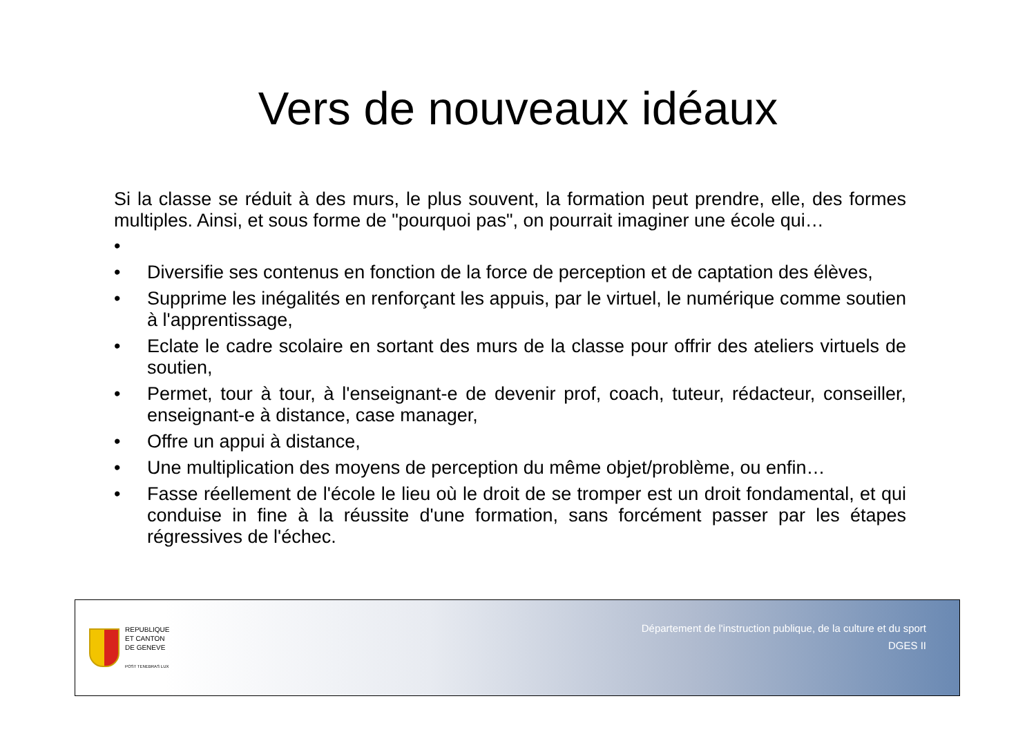Vers de nouveaux idéaux
Si la classe se réduit à des murs, le plus souvent, la formation peut prendre, elle, des formes multiples. Ainsi, et sous forme de "pourquoi pas", on pourrait imaginer une école qui…
•
• Diversifie ses contenus en fonction de la force de perception et de captation des élèves,
• Supprime les inégalités en renforçant les appuis, par le virtuel, le numérique comme soutien à l'apprentissage,
• Eclate le cadre scolaire en sortant des murs de la classe pour offrir des ateliers virtuels de soutien,
• Permet, tour à tour, à l'enseignant-e de devenir prof, coach, tuteur, rédacteur, conseiller, enseignant-e à distance, case manager,
• Offre un appui à distance,
• Une multiplication des moyens de perception du même objet/problème, ou enfin…
• Fasse réellement de l'école le lieu où le droit de se tromper est un droit fondamental, et qui conduise in fine à la réussite d'une formation, sans forcément passer par les étapes régressives de l'échec.
REPUBLIQUE
ET CANTON
DE GENEVE
POST TENEBRAS LUX
Département de l'instruction publique, de la culture et du sport
DGES II